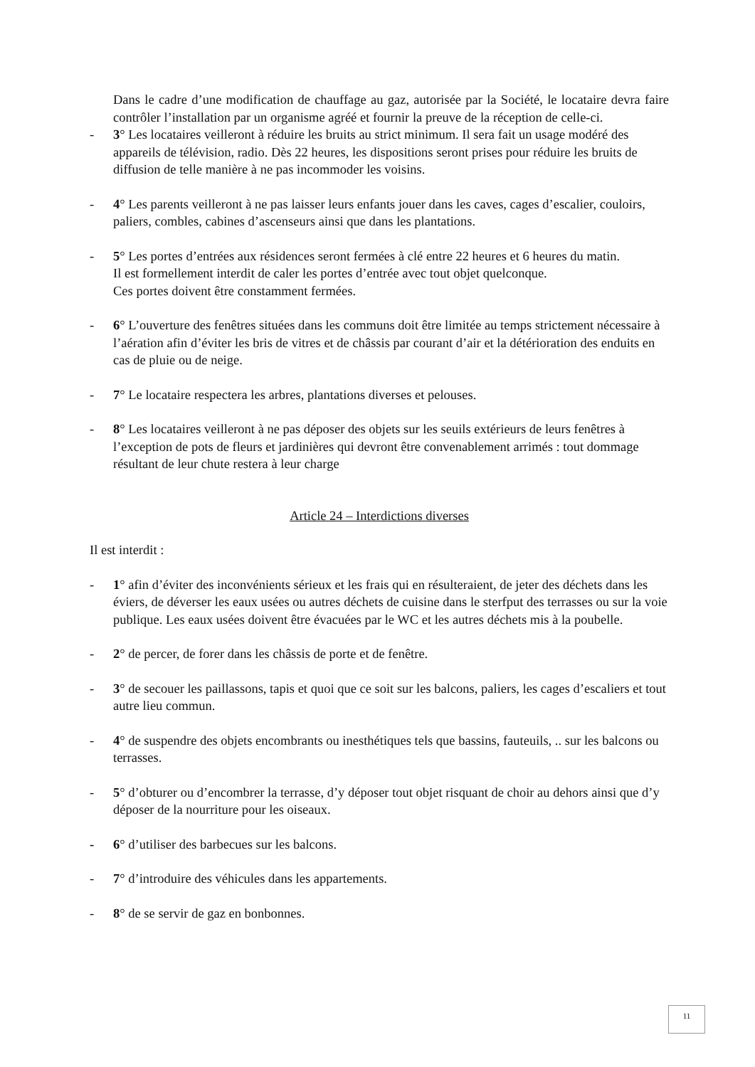Dans le cadre d’une modification de chauffage au gaz, autorisée par la Société, le locataire devra faire contrôler l’installation par un organisme agréé et fournir la preuve de la réception de celle-ci.
- 3° Les locataires veilleront à réduire les bruits au strict minimum. Il sera fait un usage modéré des appareils de télévision, radio. Dès 22 heures, les dispositions seront prises pour réduire les bruits de diffusion de telle manière à ne pas incommoder les voisins.
- 4° Les parents veilleront à ne pas laisser leurs enfants jouer dans les caves, cages d’escalier, couloirs, paliers, combles, cabines d’ascenseurs ainsi que dans les plantations.
- 5° Les portes d’entrées aux résidences seront fermées à clé entre 22 heures et 6 heures du matin.
Il est formellement interdit de caler les portes d’entrée avec tout objet quelconque.
Ces portes doivent être constamment fermées.
- 6° L’ouverture des fenêtres situées dans les communs doit être limitée au temps strictement nécessaire à l’aération afin d’éviter les bris de vitres et de châssis par courant d’air et la détérioration des enduits en cas de pluie ou de neige.
- 7° Le locataire respectera les arbres, plantations diverses et pelouses.
- 8° Les locataires veilleront à ne pas déposer des objets sur les seuils extérieurs de leurs fenêtres à l’exception de pots de fleurs et jardinières qui devront être convenablement arrimés : tout dommage résultant de leur chute restera à leur charge
Article 24 – Interdictions diverses
Il est interdit :
- 1° afin d’éviter des inconvénients sérieux et les frais qui en résulteraient, de jeter des déchets dans les éviers, de déverser les eaux usées ou autres déchets de cuisine dans le sterfput des terrasses ou sur la voie publique. Les eaux usées doivent être évacuées par le WC et les autres déchets mis à la poubelle.
- 2° de percer, de forer dans les châssis de porte et de fenêtre.
- 3° de secouer les paillassons, tapis et quoi que ce soit sur les balcons, paliers, les cages d’escaliers et tout autre lieu commun.
- 4° de suspendre des objets encombrants ou inesthétiques tels que bassins, fauteuils, .. sur les balcons ou terrasses.
- 5° d’obturer ou d’encombrer la terrasse, d’y déposer tout objet risquant de choir au dehors ainsi que d’y déposer de la nourriture pour les oiseaux.
- 6° d’utiliser des barbecues sur les balcons.
- 7° d’introduire des véhicules dans les appartements.
- 8° de se servir de gaz en bonbonnes.
11